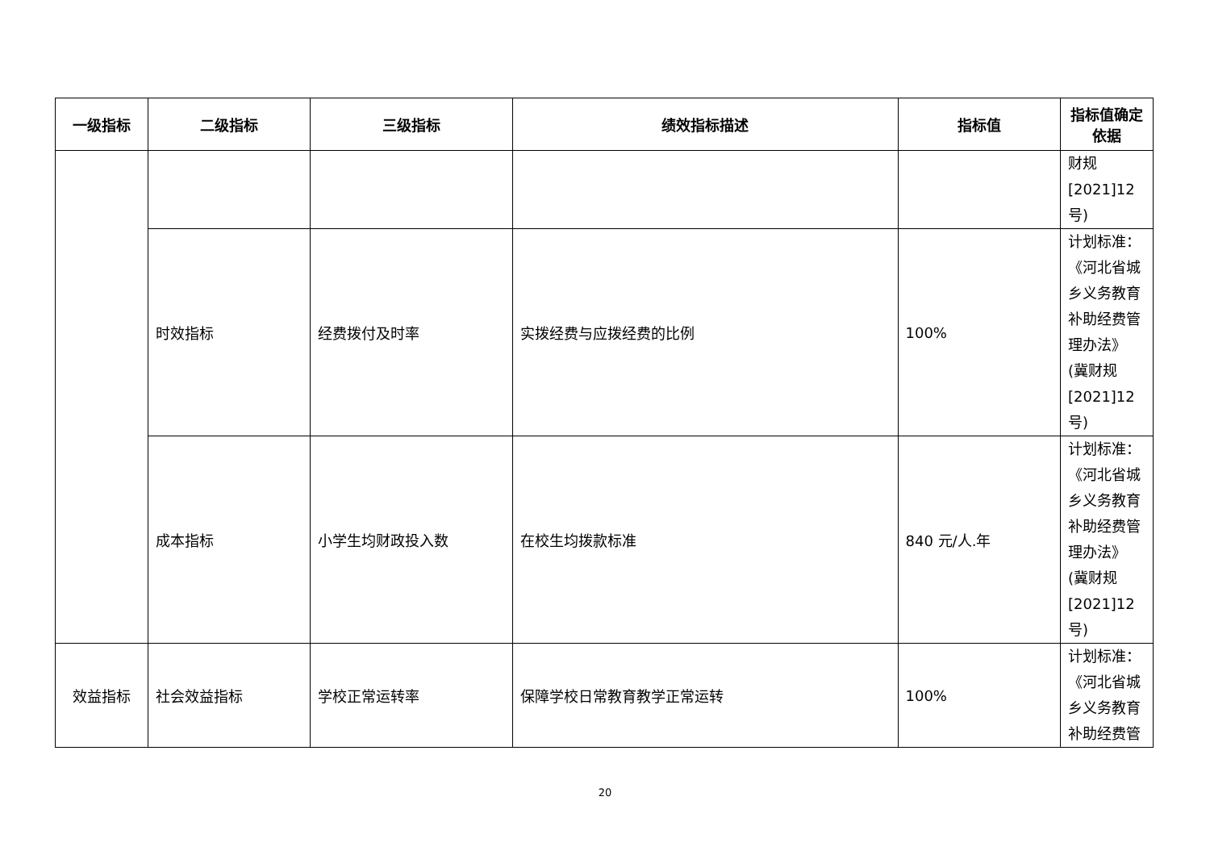| 一级指标 | 二级指标 | 三级指标 | 绩效指标描述 | 指标值 | 指标值确定依据 |
| --- | --- | --- | --- | --- | --- |
| | | | | | 财规[2021]12号) |
| | 时效指标 | 经费拨付及时率 | 实拨经费与应拨经费的比例 | 100% | 计划标准：《河北省城乡义务教育补助经费管理办法》(冀财规[2021]12号) |
| | 成本指标 | 小学生均财政投入数 | 在校生均拨款标准 | 840 元/人.年 | 计划标准：《河北省城乡义务教育补助经费管理办法》(冀财规[2021]12号) |
| 效益指标 | 社会效益指标 | 学校正常运转率 | 保障学校日常教育教学正常运转 | 100% | 计划标准：《河北省城乡义务教育补助经费管 |
20